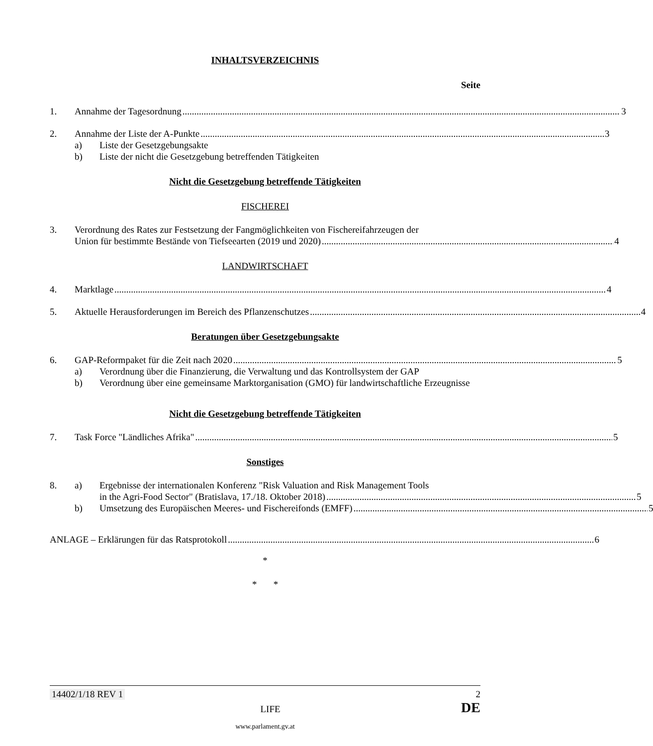INHALTSVERZEICHNIS
Seite
1. Annahme der Tagesordnung 3
2. Annahme der Liste der A-Punkte 3
a) Liste der Gesetzgebungsakte
b) Liste der nicht die Gesetzgebung betreffenden Tätigkeiten
Nicht die Gesetzgebung betreffende Tätigkeiten
FISCHEREI
3. Verordnung des Rates zur Festsetzung der Fangmöglichkeiten von Fischereifahrzeugen der
Union für bestimmte Bestände von Tiefseearten (2019 und 2020) 4
LANDWIRTSCHAFT
4. Marktlage 4
5. Aktuelle Herausforderungen im Bereich des Pflanzenschutzes 4
Beratungen über Gesetzgebungsakte
6. GAP-Reformpaket für die Zeit nach 2020 5
a) Verordnung über die Finanzierung, die Verwaltung und das Kontrollsystem der GAP
b) Verordnung über eine gemeinsame Marktorganisation (GMO) für landwirtschaftliche Erzeugnisse
Nicht die Gesetzgebung betreffende Tätigkeiten
7. Task Force "Ländliches Afrika" 5
Sonstiges
8. a) Ergebnisse der internationalen Konferenz "Risk Valuation and Risk Management Tools
in the Agri-Food Sector" (Bratislava, 17./18. Oktober 2018) 5
b) Umsetzung des Europäischen Meeres- und Fischereifonds (EMFF) 5
ANLAGE – Erklärungen für das Ratsprotokoll 6
*
* *
14402/1/18 REV 1 2
LIFE DE
www.parlament.gv.at